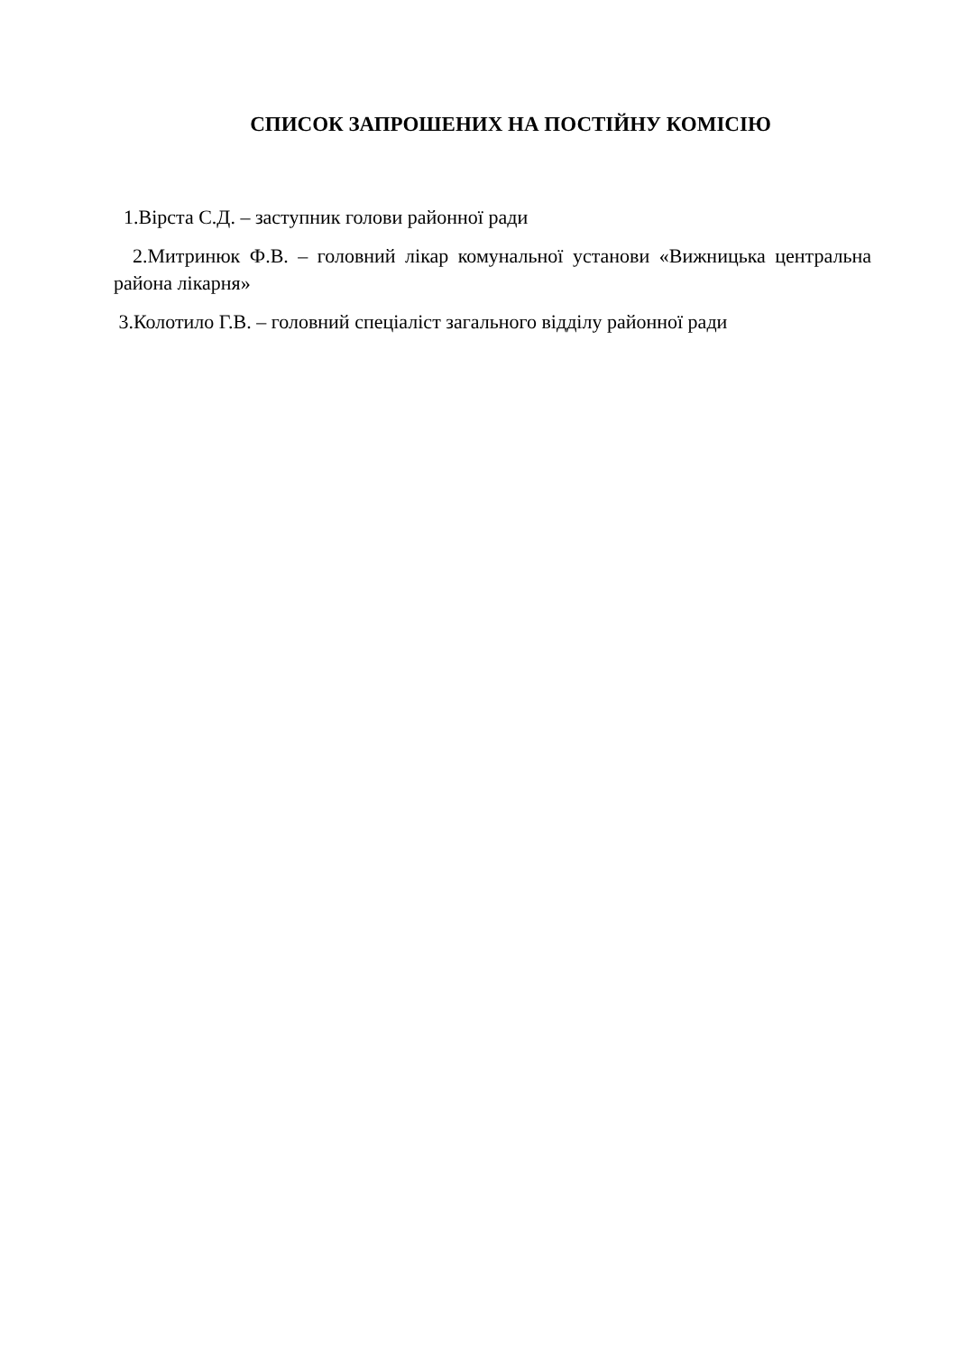СПИСОК ЗАПРОШЕНИХ НА ПОСТІЙНУ КОМІСІЮ
1.Вірста С.Д. – заступник голови районної ради
2.Митринюк Ф.В. – головний лікар комунальної установи «Вижницька центральна района лікарня»
3.Колотило Г.В. – головний спеціаліст загального відділу районної ради